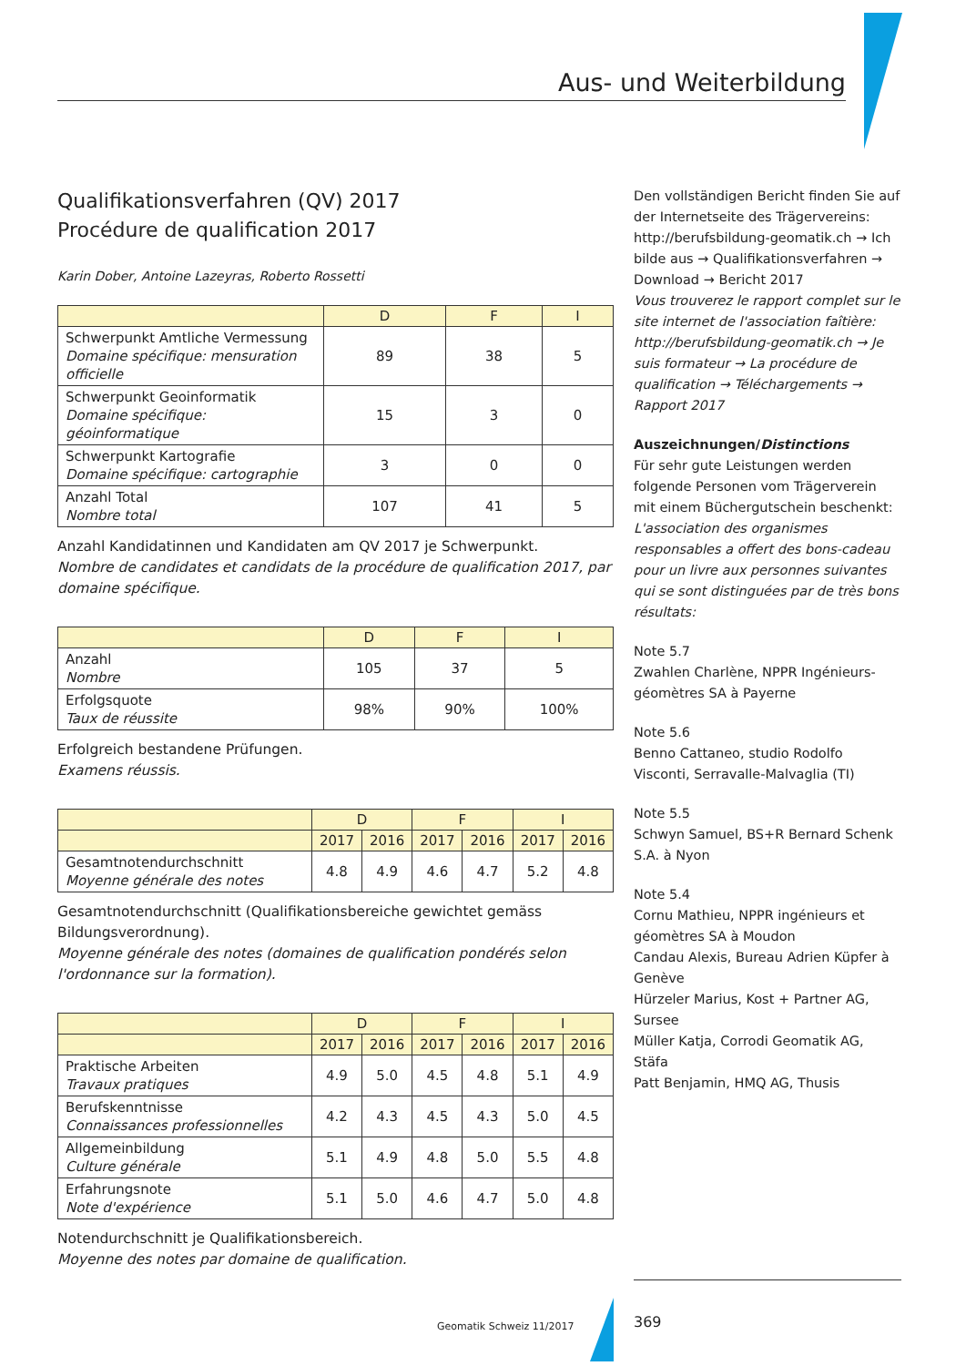Aus- und Weiterbildung
Qualifikationsverfahren (QV) 2017
Procédure de qualification 2017
Karin Dober, Antoine Lazeyras, Roberto Rossetti
| | D | F | I |
| --- | --- | --- | --- |
| Schwerpunkt Amtliche Vermessung Domaine spécifique: mensuration officielle | 89 | 38 | 5 |
| Schwerpunkt Geoinformatik Domaine spécifique: géoinformatique | 15 | 3 | 0 |
| Schwerpunkt Kartografie Domaine spécifique: cartographie | 3 | 0 | 0 |
| Anzahl Total Nombre total | 107 | 41 | 5 |
Anzahl Kandidatinnen und Kandidaten am QV 2017 je Schwerpunkt.
Nombre de candidates et candidats de la procédure de qualification 2017, par domaine spécifique.
| | D | F | I |
| --- | --- | --- | --- |
| Anzahl Nombre | 105 | 37 | 5 |
| Erfolgsquote Taux de réussite | 98% | 90% | 100% |
Erfolgreich bestandene Prüfungen.
Examens réussis.
| | D | | F | | I | |
| --- | --- | --- | --- | --- | --- | --- |
| | 2017 | 2016 | 2017 | 2016 | 2017 | 2016 |
| Gesamtnotendurchschnitt Moyenne générale des notes | 4.8 | 4.9 | 4.6 | 4.7 | 5.2 | 4.8 |
Gesamtnotendurchschnitt (Qualifikationsbereiche gewichtet gemäss Bildungsverordnung).
Moyenne générale des notes (domaines de qualification pondérés selon l'ordonnance sur la formation).
| | D | | F | | I | |
| --- | --- | --- | --- | --- | --- | --- |
| | 2017 | 2016 | 2017 | 2016 | 2017 | 2016 |
| Praktische Arbeiten Travaux pratiques | 4.9 | 5.0 | 4.5 | 4.8 | 5.1 | 4.9 |
| Berufskenntnisse Connaissances professionnelles | 4.2 | 4.3 | 4.5 | 4.3 | 5.0 | 4.5 |
| Allgemeinbildung Culture générale | 5.1 | 4.9 | 4.8 | 5.0 | 5.5 | 4.8 |
| Erfahrungsnote Note d'expérience | 5.1 | 5.0 | 4.6 | 4.7 | 5.0 | 4.8 |
Notendurchschnitt je Qualifikationsbereich.
Moyenne des notes par domaine de qualification.
Den vollständigen Bericht finden Sie auf der Internetseite des Trägervereins: http://berufsbildung-geomatik.ch → Ich bilde aus → Qualifikationsverfahren → Download → Bericht 2017
Vous trouverez le rapport complet sur le site internet de l'association faîtière: http://berufsbildung-geomatik.ch → Je suis formateur → La procédure de qualification → Téléchargements → Rapport 2017
Auszeichnungen/Distinctions
Für sehr gute Leistungen werden folgende Personen vom Trägerverein mit einem Büchergutschein beschenkt:
L'association des organismes responsables a offert des bons-cadeau pour un livre aux personnes suivantes qui se sont distinguées par de très bons résultats:
Note 5.7
Zwahlen Charlène, NPPR Ingénieurs-géomètres SA à Payerne
Note 5.6
Benno Cattaneo, studio Rodolfo Visconti, Serravalle-Malvaglia (TI)
Note 5.5
Schwyn Samuel, BS+R Bernard Schenk S.A. à Nyon
Note 5.4
Cornu Mathieu, NPPR ingénieurs et géomètres SA à Moudon
Candau Alexis, Bureau Adrien Küpfer à Genève
Hürzeler Marius, Kost + Partner AG, Sursee
Müller Katja, Corrodi Geomatik AG, Stäfa
Patt Benjamin, HMQ AG, Thusis
Geomatik Schweiz 11/2017 369